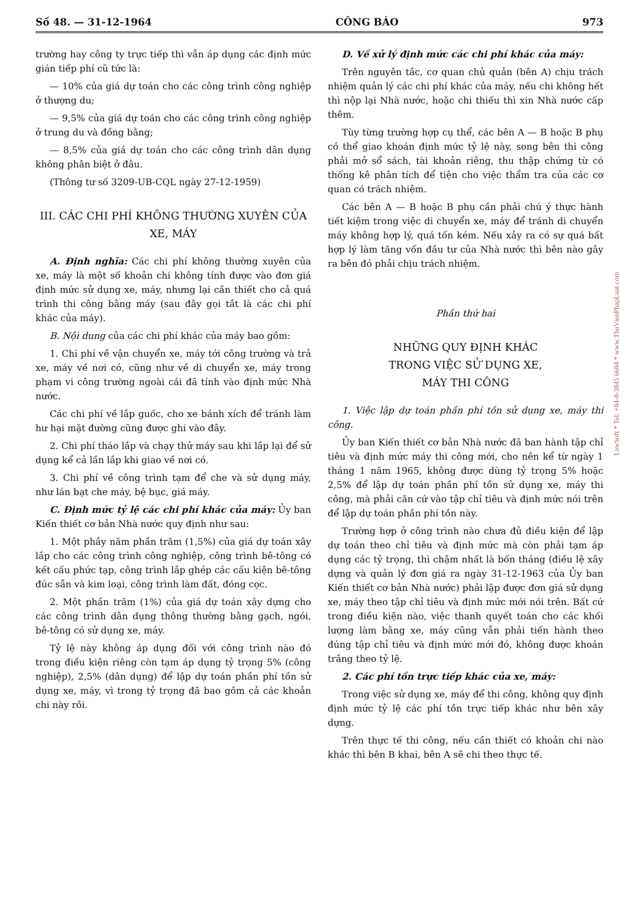Số 48. — 31-12-1964 CÔNG BÁO 973
trường hay công ty trực tiếp thì vẫn áp dụng các định mức gián tiếp phí cũ tức là:
— 10% của giá dự toán cho các công trình công nghiệp ở thượng du;
— 9,5% của giá dự toán cho các công trình công nghiệp ở trung du và đồng bằng;
— 8,5% của giá dự toán cho các công trình dân dụng không phân biệt ở đâu.
(Thông tư số 3209-UB-CQL ngày 27-12-1959)
III. CÁC CHI PHÍ KHÔNG THƯỜNG XUYÊN CỦA XE, MÁY
A. Định nghĩa: Các chi phí không thường xuyên của xe, máy là một số khoản chi không tính được vào đơn giá định mức sử dụng xe, máy, nhưng lại cần thiết cho cả quá trình thi công bằng máy (sau đây gọi tắt là các chi phí khác của máy).
B. Nội dung của các chi phí khác của máy bao gồm:
1. Chi phí về vận chuyển xe, máy tới công trường và trả xe, máy về nơi có, cũng như về di chuyển xe, máy trong phạm vi công trường ngoài cái đã tính vào định mức Nhà nước.
Các chi phí về lắp guốc, cho xe bánh xích để tránh làm hư hại mặt đường cũng được ghi vào đây.
2. Chi phí tháo lắp và chạy thử máy sau khi lắp lại để sử dụng kể cả lần lắp khi giao về nơi có.
3. Chi phí về công trình tạm để che và sử dụng máy, như lán bạt che máy, bệ bục, giá máy.
C. Định mức tỷ lệ các chi phí khác của máy: Ủy ban Kiến thiết cơ bản Nhà nước quy định như sau:
1. Một phầy năm phần trăm (1,5%) của giá dự toán xây lắp cho các công trình công nghiệp, công trình bê-tông có kết cấu phức tạp, công trình lắp ghép các cấu kiện bê-tông đúc sẵn và kim loại, công trình làm đất, đóng cọc.
2. Một phần trăm (1%) của giá dự toán xây dựng cho các công trình dân dụng thông thường bằng gạch, ngói, bê-tông có sử dụng xe, máy.
Tỷ lệ này không áp dụng đối với công trình nào đó trong điều kiện riêng còn tạm áp dụng tỷ trọng 5% (công nghiệp), 2,5% (dân dụng) để lập dự toán phần phí tồn sử dụng xe, máy, vì trong tỷ trọng đã bao gồm cả các khoản chi này rồi.
D. Về xử lý định mức các chi phí khác của máy:
Trên nguyên tắc, cơ quan chủ quản (bên A) chịu trách nhiệm quản lý các chi phí khác của máy, nếu chi không hết thì nộp lại Nhà nước, hoặc chi thiếu thì xin Nhà nước cấp thêm.
Tùy từng trường hợp cụ thể, các bên A — B hoặc B phụ có thể giao khoán định mức tỷ lệ này, song bên thi công phải mở sổ sách, tài khoản riêng, thu thập chứng từ có thống kê phân tích để tiện cho việc thẩm tra của các cơ quan có trách nhiệm.
Các bên A — B hoặc B phụ cần phải chú ý thực hành tiết kiệm trong việc di chuyển xe, máy để tránh di chuyển máy không hợp lý, quá tốn kém. Nếu xảy ra có sự quá bất hợp lý làm tăng vốn đầu tư của Nhà nước thì bên nào gây ra bên đó phải chịu trách nhiệm.
Phần thứ hai
NHỮNG QUY ĐỊNH KHÁC
TRONG VIỆC SỬ DỤNG XE,
MÁY THI CÔNG
1. Việc lập dự toán phần phí tồn sử dụng xe, máy thi công.
Ủy ban Kiến thiết cơ bản Nhà nước đã ban hành tập chỉ tiêu và định mức máy thi công mới, cho nên kể từ ngày 1 tháng 1 năm 1965, không được dùng tỷ trọng 5% hoặc 2,5% để lập dự toán phần phí tồn sử dụng xe, máy thi công, mà phải căn cứ vào tập chỉ tiêu và định mức nói trên để lập dự toán phần phí tồn này.
Trường hợp ở công trình nào chưa đủ điều kiện để lập dự toán theo chỉ tiêu và định mức mà còn phải tạm áp dụng các tỷ trọng, thì chậm nhất là bốn tháng (điều lệ xây dựng và quản lý đơn giá ra ngày 31-12-1963 của Ủy ban Kiến thiết cơ bản Nhà nước) phải lập được đơn giá sử dụng xe, máy theo tập chỉ tiêu và định mức mới nói trên. Bất cứ trong điều kiện nào, việc thanh quyết toán cho các khối lượng làm bằng xe, máy cũng vẫn phải tiến hành theo đúng tập chỉ tiêu và định mức mới đó, không được khoán trắng theo tỷ lệ.
2. Các phí tồn trực tiếp khác của xe, máy:
Trong việc sử dụng xe, máy để thi công, không quy định định mức tỷ lệ các phí tồn trực tiếp khác như bên xây dựng.
Trên thực tế thi công, nếu cần thiết có khoản chi nào khác thì bên B khai, bên A sẽ chi theo thực tế.
LawSoft * Tel: +84-8-3845 6684 * www.ThuVienPhapLuat.com